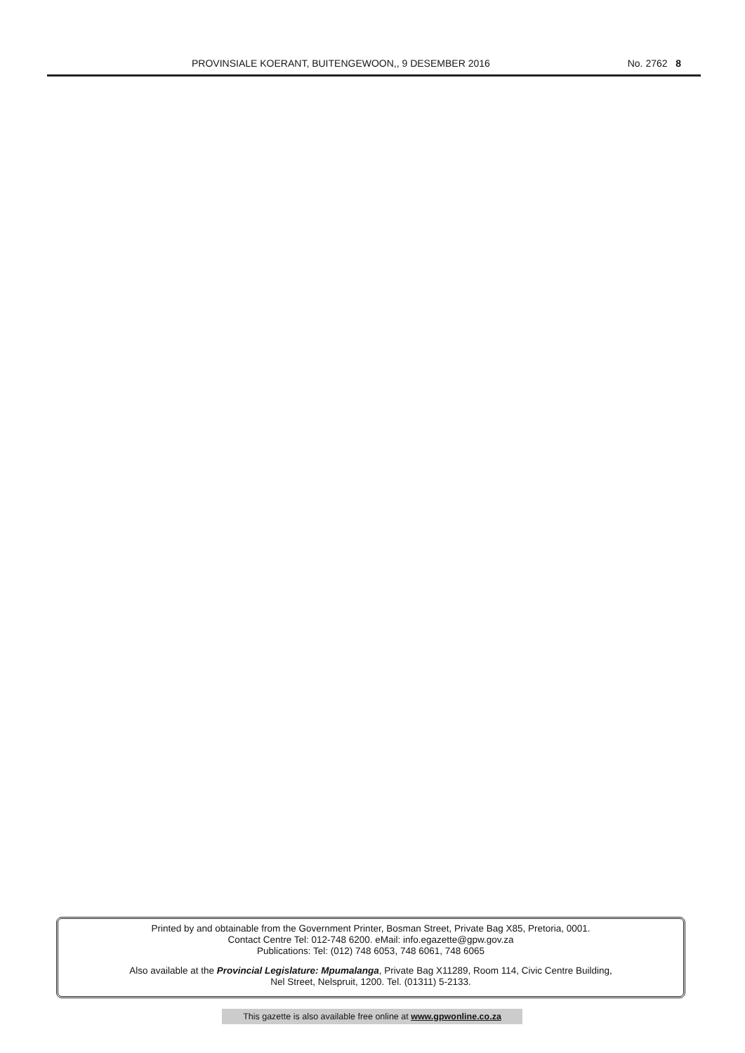PROVINSIALE KOERANT, BUITENGEWOON,, 9 DESEMBER 2016 No. 2762 8
Printed by and obtainable from the Government Printer, Bosman Street, Private Bag X85, Pretoria, 0001.
Contact Centre Tel: 012-748 6200. eMail: info.egazette@gpw.gov.za
Publications: Tel: (012) 748 6053, 748 6061, 748 6065
Also available at the Provincial Legislature: Mpumalanga, Private Bag X11289, Room 114, Civic Centre Building,
Nel Street, Nelspruit, 1200. Tel. (01311) 5-2133.
This gazette is also available free online at www.gpwonline.co.za